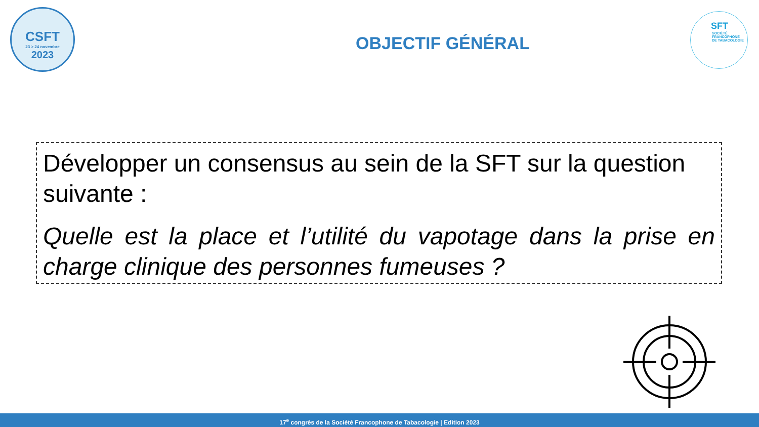CSFT
23 > 24 novembre
2023
SFT
SOCIÉTÉ
FRANCOPHONE
DE TABACOLOGIE
OBJECTIF GÉNÉRAL
Développer un consensus au sein de la SFT sur la question suivante :
Quelle est la place et l’utilité du vapotage dans la prise en charge clinique des personnes fumeuses ?
17<sup>e</sup> congrès de la Société Francophone de Tabacologie | Edition 2023